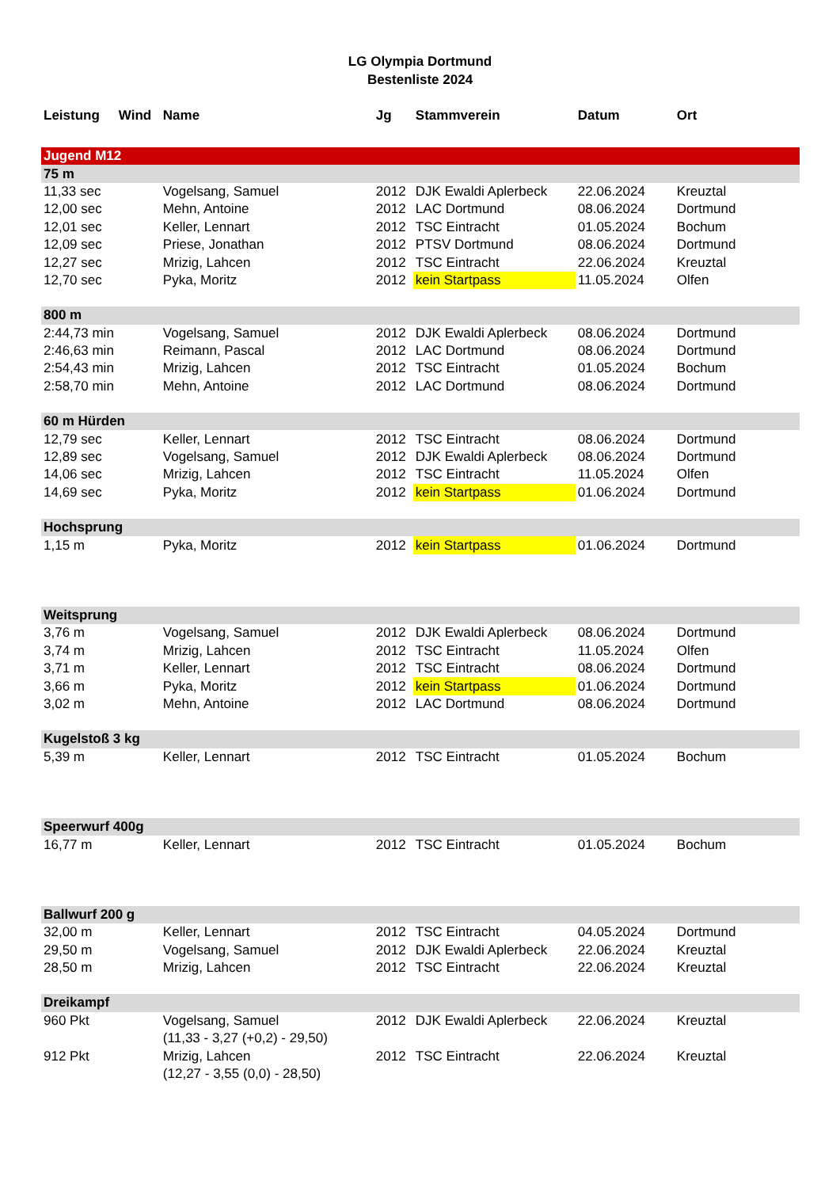LG Olympia Dortmund
Bestenliste 2024
| Leistung | Wind | Name | Jg | Stammverein | Datum | Ort |
| --- | --- | --- | --- | --- | --- | --- |
| Jugend M12 | | | | | | |
| 75 m | | | | | | |
| 11,33 sec | | Vogelsang, Samuel | 2012 | DJK Ewaldi Aplerbeck | 22.06.2024 | Kreuztal |
| 12,00 sec | | Mehn, Antoine | 2012 | LAC Dortmund | 08.06.2024 | Dortmund |
| 12,01 sec | | Keller, Lennart | 2012 | TSC Eintracht | 01.05.2024 | Bochum |
| 12,09 sec | | Priese, Jonathan | 2012 | PTSV Dortmund | 08.06.2024 | Dortmund |
| 12,27 sec | | Mrizig, Lahcen | 2012 | TSC Eintracht | 22.06.2024 | Kreuztal |
| 12,70 sec | | Pyka, Moritz | 2012 | kein Startpass | 11.05.2024 | Olfen |
| 800 m | | | | | | |
| 2:44,73 min | | Vogelsang, Samuel | 2012 | DJK Ewaldi Aplerbeck | 08.06.2024 | Dortmund |
| 2:46,63 min | | Reimann, Pascal | 2012 | LAC Dortmund | 08.06.2024 | Dortmund |
| 2:54,43 min | | Mrizig, Lahcen | 2012 | TSC Eintracht | 01.05.2024 | Bochum |
| 2:58,70 min | | Mehn, Antoine | 2012 | LAC Dortmund | 08.06.2024 | Dortmund |
| 60 m Hürden | | | | | | |
| 12,79 sec | | Keller, Lennart | 2012 | TSC Eintracht | 08.06.2024 | Dortmund |
| 12,89 sec | | Vogelsang, Samuel | 2012 | DJK Ewaldi Aplerbeck | 08.06.2024 | Dortmund |
| 14,06 sec | | Mrizig, Lahcen | 2012 | TSC Eintracht | 11.05.2024 | Olfen |
| 14,69 sec | | Pyka, Moritz | 2012 | kein Startpass | 01.06.2024 | Dortmund |
| Hochsprung | | | | | | |
| 1,15 m | | Pyka, Moritz | 2012 | kein Startpass | 01.06.2024 | Dortmund |
| Weitsprung | | | | | | |
| 3,76 m | | Vogelsang, Samuel | 2012 | DJK Ewaldi Aplerbeck | 08.06.2024 | Dortmund |
| 3,74 m | | Mrizig, Lahcen | 2012 | TSC Eintracht | 11.05.2024 | Olfen |
| 3,71 m | | Keller, Lennart | 2012 | TSC Eintracht | 08.06.2024 | Dortmund |
| 3,66 m | | Pyka, Moritz | 2012 | kein Startpass | 01.06.2024 | Dortmund |
| 3,02 m | | Mehn, Antoine | 2012 | LAC Dortmund | 08.06.2024 | Dortmund |
| Kugelstoß 3 kg | | | | | | |
| 5,39 m | | Keller, Lennart | 2012 | TSC Eintracht | 01.05.2024 | Bochum |
| Speerwurf 400g | | | | | | |
| 16,77 m | | Keller, Lennart | 2012 | TSC Eintracht | 01.05.2024 | Bochum |
| Ballwurf 200 g | | | | | | |
| 32,00 m | | Keller, Lennart | 2012 | TSC Eintracht | 04.05.2024 | Dortmund |
| 29,50 m | | Vogelsang, Samuel | 2012 | DJK Ewaldi Aplerbeck | 22.06.2024 | Kreuztal |
| 28,50 m | | Mrizig, Lahcen | 2012 | TSC Eintracht | 22.06.2024 | Kreuztal |
| Dreikampf | | | | | | |
| 960 Pkt | | Vogelsang, Samuel | 2012 | DJK Ewaldi Aplerbeck | 22.06.2024 | Kreuztal |
| | | (11,33 - 3,27 (+0,2) - 29,50) | | | | |
| 912 Pkt | | Mrizig, Lahcen | 2012 | TSC Eintracht | 22.06.2024 | Kreuztal |
| | | (12,27 - 3,55 (0,0) - 28,50) | | | | |